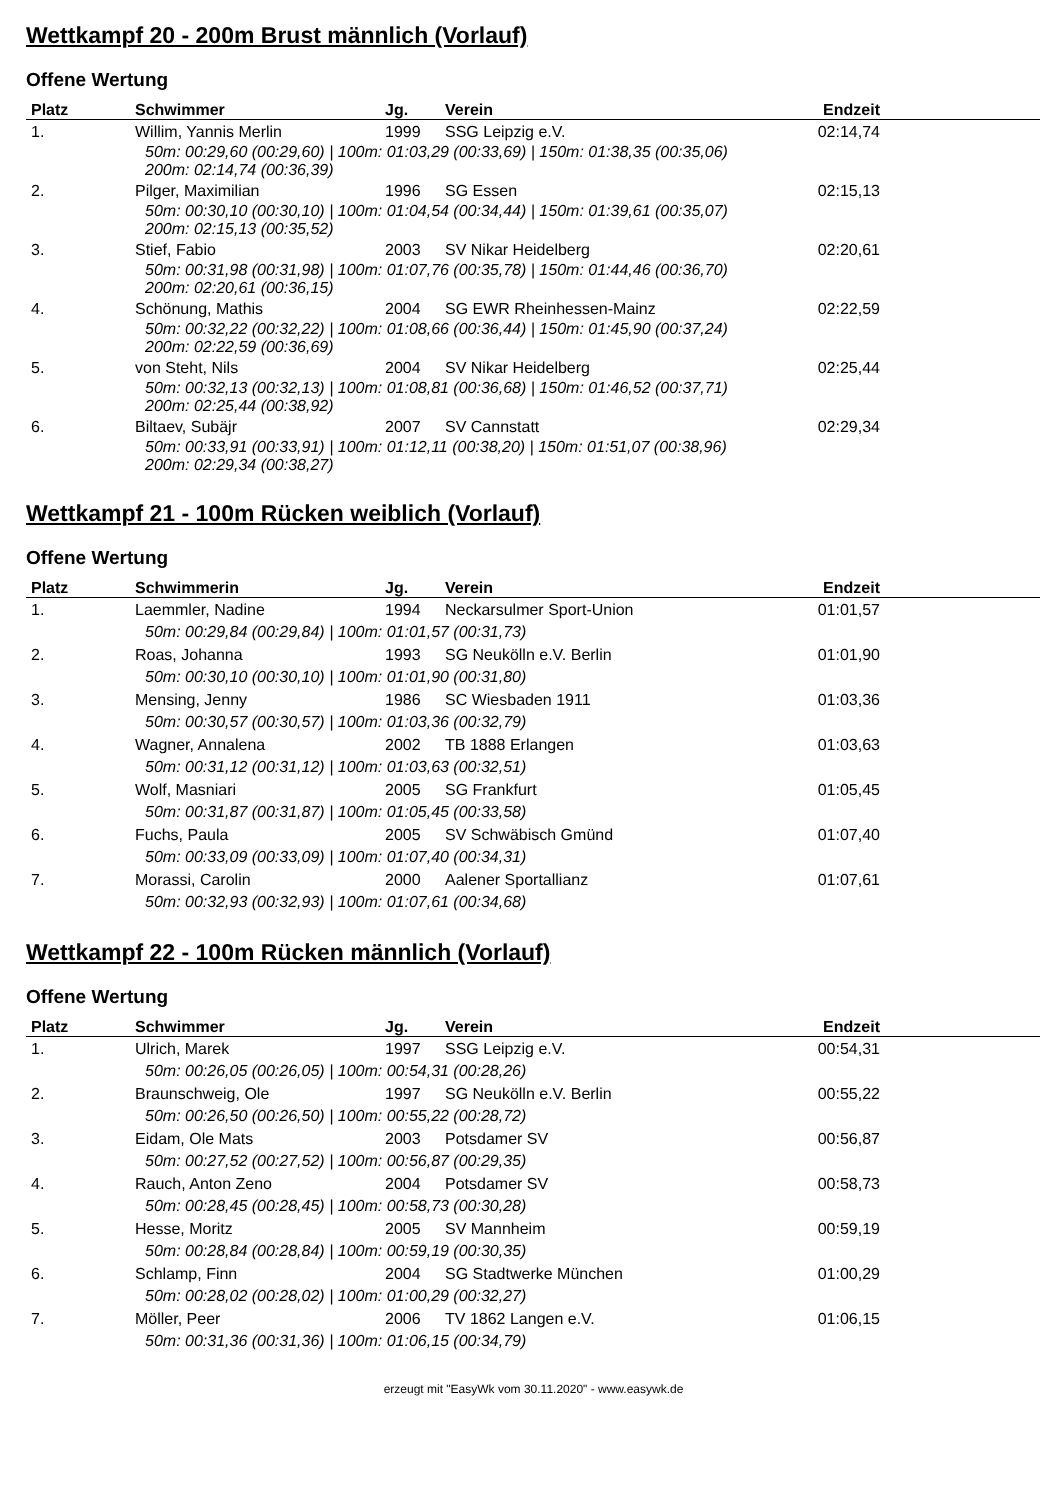Wettkampf 20 - 200m Brust männlich (Vorlauf)
Offene Wertung
| Platz | Schwimmer | Jg. | Verein | Endzeit | |
| --- | --- | --- | --- | --- | --- |
| 1. | Willim, Yannis Merlin | 1999 | SSG Leipzig e.V. | 02:14,74 | |
| 50m: 00:29,60 (00:29,60) / 100m: 01:03,29 (00:33,69) / 150m: 01:38,35 (00:35,06) 200m: 02:14,74 (00:36,39) | | | | | |
| 2. | Pilger, Maximilian | 1996 | SG Essen | 02:15,13 | |
| 50m: 00:30,10 (00:30,10) / 100m: 01:04,54 (00:34,44) / 150m: 01:39,61 (00:35,07) 200m: 02:15,13 (00:35,52) | | | | | |
| 3. | Stief, Fabio | 2003 | SV Nikar Heidelberg | 02:20,61 | |
| 50m: 00:31,98 (00:31,98) / 100m: 01:07,76 (00:35,78) / 150m: 01:44,46 (00:36,70) 200m: 02:20,61 (00:36,15) | | | | | |
| 4. | Schönung, Mathis | 2004 | SG EWR Rheinhessen-Mainz | 02:22,59 | |
| 50m: 00:32,22 (00:32,22) / 100m: 01:08,66 (00:36,44) / 150m: 01:45,90 (00:37,24) 200m: 02:22,59 (00:36,69) | | | | | |
| 5. | von Steht, Nils | 2004 | SV Nikar Heidelberg | 02:25,44 | |
| 50m: 00:32,13 (00:32,13) / 100m: 01:08,81 (00:36,68) / 150m: 01:46,52 (00:37,71) 200m: 02:25,44 (00:38,92) | | | | | |
| 6. | Biltaev, Subäjr | 2007 | SV Cannstatt | 02:29,34 | |
| 50m: 00:33,91 (00:33,91) / 100m: 01:12,11 (00:38,20) / 150m: 01:51,07 (00:38,96) 200m: 02:29,34 (00:38,27) | | | | | |
Wettkampf 21 - 100m Rücken weiblich (Vorlauf)
Offene Wertung
| Platz | Schwimmerin | Jg. | Verein | Endzeit | |
| --- | --- | --- | --- | --- | --- |
| 1. | Laemmler, Nadine | 1994 | Neckarsulmer Sport-Union | 01:01,57 | |
| 50m: 00:29,84 (00:29,84) / 100m: 01:01,57 (00:31,73) | | | | | |
| 2. | Roas, Johanna | 1993 | SG Neukölln e.V. Berlin | 01:01,90 | |
| 50m: 00:30,10 (00:30,10) / 100m: 01:01,90 (00:31,80) | | | | | |
| 3. | Mensing, Jenny | 1986 | SC Wiesbaden 1911 | 01:03,36 | |
| 50m: 00:30,57 (00:30,57) / 100m: 01:03,36 (00:32,79) | | | | | |
| 4. | Wagner, Annalena | 2002 | TB 1888 Erlangen | 01:03,63 | |
| 50m: 00:31,12 (00:31,12) / 100m: 01:03,63 (00:32,51) | | | | | |
| 5. | Wolf, Masniari | 2005 | SG Frankfurt | 01:05,45 | |
| 50m: 00:31,87 (00:31,87) / 100m: 01:05,45 (00:33,58) | | | | | |
| 6. | Fuchs, Paula | 2005 | SV Schwäbisch Gmünd | 01:07,40 | |
| 50m: 00:33,09 (00:33,09) / 100m: 01:07,40 (00:34,31) | | | | | |
| 7. | Morassi, Carolin | 2000 | Aalener Sportallianz | 01:07,61 | |
| 50m: 00:32,93 (00:32,93) / 100m: 01:07,61 (00:34,68) | | | | | |
Wettkampf 22 - 100m Rücken männlich (Vorlauf)
Offene Wertung
| Platz | Schwimmer | Jg. | Verein | Endzeit | |
| --- | --- | --- | --- | --- | --- |
| 1. | Ulrich, Marek | 1997 | SSG Leipzig e.V. | 00:54,31 | |
| 50m: 00:26,05 (00:26,05) / 100m: 00:54,31 (00:28,26) | | | | | |
| 2. | Braunschweig, Ole | 1997 | SG Neukölln e.V. Berlin | 00:55,22 | |
| 50m: 00:26,50 (00:26,50) / 100m: 00:55,22 (00:28,72) | | | | | |
| 3. | Eidam, Ole Mats | 2003 | Potsdamer SV | 00:56,87 | |
| 50m: 00:27,52 (00:27,52) / 100m: 00:56,87 (00:29,35) | | | | | |
| 4. | Rauch, Anton Zeno | 2004 | Potsdamer SV | 00:58,73 | |
| 50m: 00:28,45 (00:28,45) / 100m: 00:58,73 (00:30,28) | | | | | |
| 5. | Hesse, Moritz | 2005 | SV Mannheim | 00:59,19 | |
| 50m: 00:28,84 (00:28,84) / 100m: 00:59,19 (00:30,35) | | | | | |
| 6. | Schlamp, Finn | 2004 | SG Stadtwerke München | 01:00,29 | |
| 50m: 00:28,02 (00:28,02) / 100m: 01:00,29 (00:32,27) | | | | | |
| 7. | Möller, Peer | 2006 | TV 1862 Langen e.V. | 01:06,15 | |
| 50m: 00:31,36 (00:31,36) / 100m: 01:06,15 (00:34,79) | | | | | |
erzeugt mit "EasyWk vom 30.11.2020" - www.easywk.de